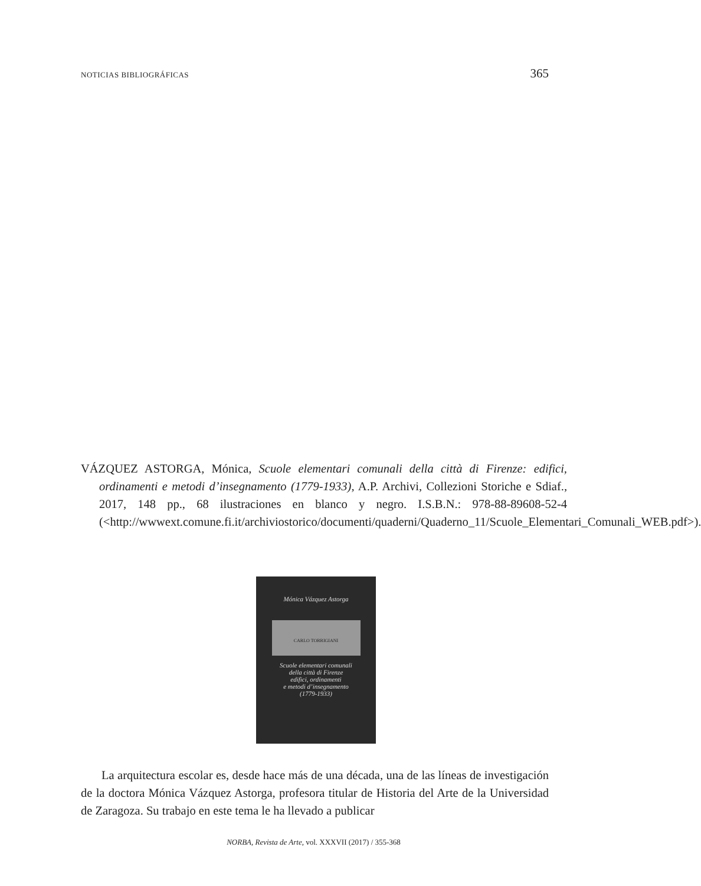NOTICIAS BIBLIOGRÁFICAS 365
VÁZQUEZ ASTORGA, Mónica, Scuole elementari comunali della città di Firenze: edifici, ordinamenti e metodi d’insegnamento (1779-1933), A.P. Archivi, Collezioni Storiche e Sdiaf., 2017, 148 pp., 68 ilustraciones en blanco y negro. I.S.B.N.: 978-88-89608-52-4 (<http://wwwext.comune.fi.it/archiviostorico/documenti/quaderni/Quaderno_11/Scuole_Elementari_Comunali_WEB.pdf>).
Mónica Vázquez Astorga
CARLO TORRIGIANI
Scuole elementari comunali
della città di Firenze
edifici, ordinamenti
e metodi d’insegnamento
(1779-1933)
La arquitectura escolar es, desde hace más de una década, una de las líneas de investigación de la doctora Mónica Vázquez Astorga, profesora titular de Historia del Arte de la Universidad de Zaragoza. Su trabajo en este tema le ha llevado a publicar
NORBA, Revista de Arte, vol. XXXVII (2017) / 355-368